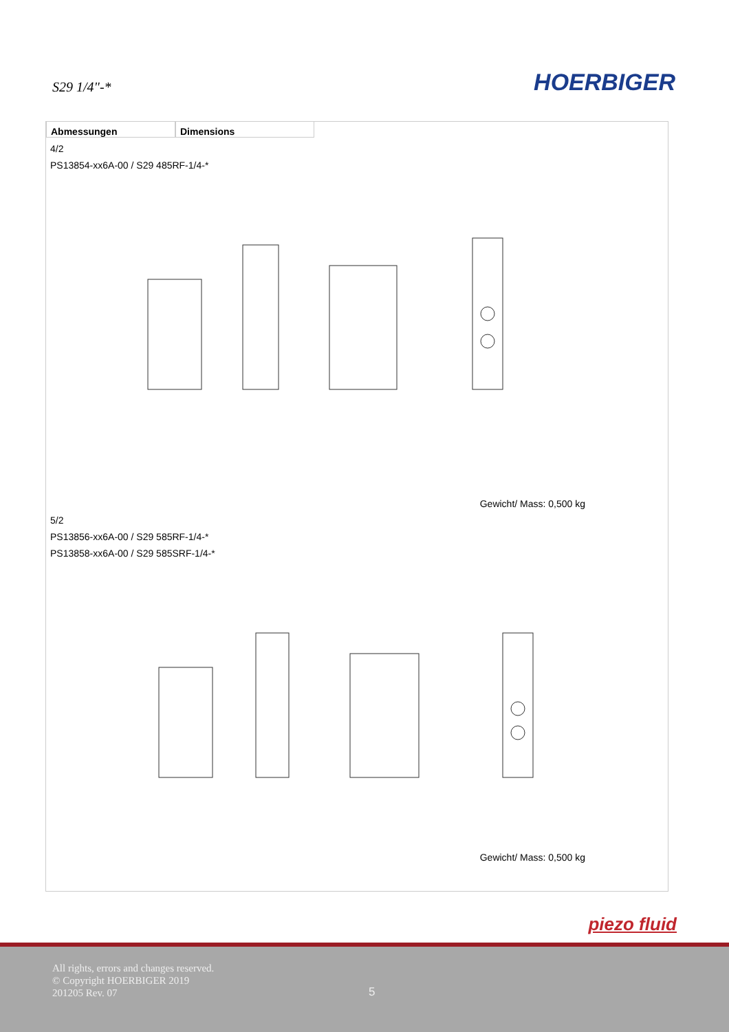S29 1/4"-* HOERBIGER
Abmessungen Dimensions
4/2
PS13854-xx6A-00 / S29 485RF-1/4-*
Gewicht/ Mass: 0,500 kg
5/2
PS13856-xx6A-00 / S29 585RF-1/4-*
PS13858-xx6A-00 / S29 585SRF-1/4-*
Gewicht/ Mass: 0,500 kg
piezo fluid
All rights, errors and changes reserved.
© Copyright HOERBIGER 2019
201205 Rev. 07
5